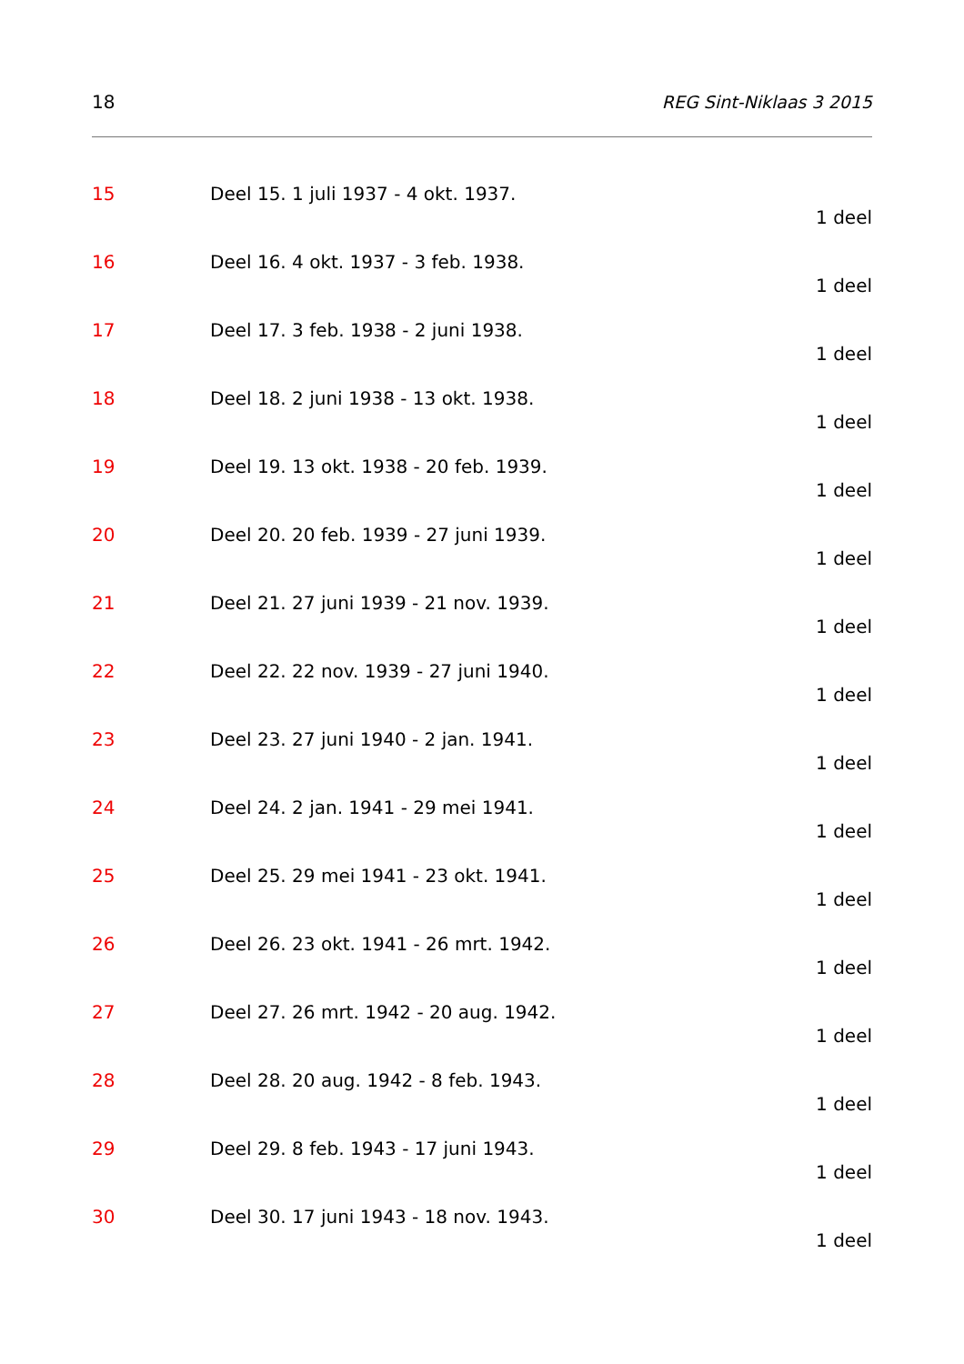18 REG Sint-Niklaas 3 2015
15 Deel 15. 1 juli 1937 - 4 okt. 1937.
1 deel
16 Deel 16. 4 okt. 1937 - 3 feb. 1938.
1 deel
17 Deel 17. 3 feb. 1938 - 2 juni 1938.
1 deel
18 Deel 18. 2 juni 1938 - 13 okt. 1938.
1 deel
19 Deel 19. 13 okt. 1938 - 20 feb. 1939.
1 deel
20 Deel 20. 20 feb. 1939 - 27 juni 1939.
1 deel
21 Deel 21. 27 juni 1939 - 21 nov. 1939.
1 deel
22 Deel 22. 22 nov. 1939 - 27 juni 1940.
1 deel
23 Deel 23. 27 juni 1940 - 2 jan. 1941.
1 deel
24 Deel 24. 2 jan. 1941 - 29 mei 1941.
1 deel
25 Deel 25. 29 mei 1941 - 23 okt. 1941.
1 deel
26 Deel 26. 23 okt. 1941 - 26 mrt. 1942.
1 deel
27 Deel 27. 26 mrt. 1942 - 20 aug. 1942.
1 deel
28 Deel 28. 20 aug. 1942 - 8 feb. 1943.
1 deel
29 Deel 29. 8 feb. 1943 - 17 juni 1943.
1 deel
30 Deel 30. 17 juni 1943 - 18 nov. 1943.
1 deel